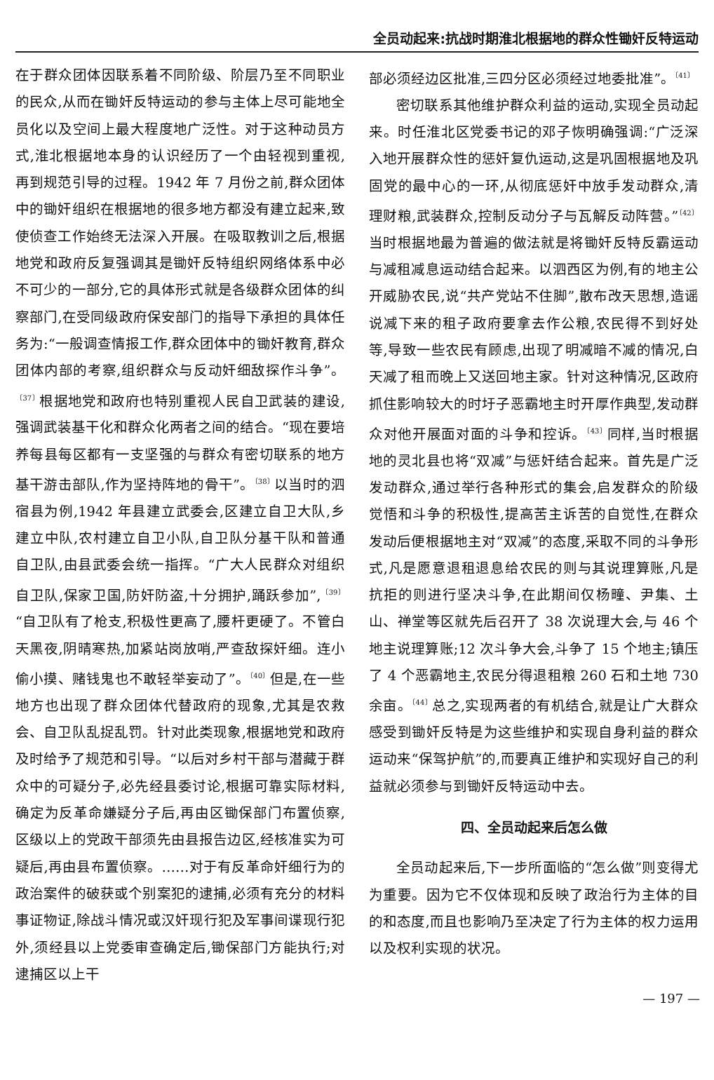全员动起来:抗战时期淮北根据地的群众性锄奸反特运动
在于群众团体因联系着不同阶级、阶层乃至不同职业的民众,从而在锄奸反特运动的参与主体上尽可能地全员化以及空间上最大程度地广泛性。对于这种动员方式,淮北根据地本身的认识经历了一个由轻视到重视,再到规范引导的过程。1942 年 7 月份之前,群众团体中的锄奸组织在根据地的很多地方都没有建立起来,致使侦查工作始终无法深入开展。在吸取教训之后,根据地党和政府反复强调其是锄奸反特组织网络体系中必不可少的一部分,它的具体形式就是各级群众团体的纠察部门,在受同级政府保安部门的指导下承担的具体任务为:“一般调查情报工作,群众团体中的锄奸教育,群众团体内部的考察,组织群众与反动奸细敌探作斗争”。<sup>〔37〕</sup>根据地党和政府也特别重视人民自卫武装的建设,强调武装基干化和群众化两者之间的结合。“现在要培养每县每区都有一支坚强的与群众有密切联系的地方基干游击部队,作为坚持阵地的骨干”。<sup>〔38〕</sup>以当时的泗宿县为例,1942 年县建立武委会,区建立自卫大队,乡建立中队,农村建立自卫小队,自卫队分基干队和普通自卫队,由县武委会统一指挥。“广大人民群众对组织自卫队,保家卫国,防奸防盗,十分拥护,踊跃参加”,<sup>〔39〕</sup>“自卫队有了枪支,积极性更高了,腰杆更硬了。不管白天黑夜,阴晴寒热,加紧站岗放哨,严查敌探奸细。连小偷小摸、赌钱鬼也不敢轻举妄动了”。<sup>〔40〕</sup>但是,在一些地方也出现了群众团体代替政府的现象,尤其是农救会、自卫队乱捉乱罚。针对此类现象,根据地党和政府及时给予了规范和引导。“以后对乡村干部与潜藏于群众中的可疑分子,必先经县委讨论,根据可靠实际材料,确定为反革命嫌疑分子后,再由区锄保部门布置侦察,区级以上的党政干部须先由县报告边区,经核准实为可疑后,再由县布置侦察。……对于有反革命奸细行为的政治案件的破获或个别案犯的逮捕,必须有充分的材料事证物证,除战斗情况或汉奸现行犯及军事间谍现行犯外,须经县以上党委审查确定后,锄保部门方能执行;对逮捕区以上干
部必须经边区批准,三四分区必须经过地委批准”。<sup>〔41〕</sup>
密切联系其他维护群众利益的运动,实现全员动起来。时任淮北区党委书记的邓子恢明确强调:“广泛深入地开展群众性的惩奸复仇运动,这是巩固根据地及巩固党的最中心的一环,从彻底惩奸中放手发动群众,清理财粮,武装群众,控制反动分子与瓦解反动阵营。”<sup>〔42〕</sup>当时根据地最为普遍的做法就是将锄奸反特反霸运动与减租减息运动结合起来。以泗西区为例,有的地主公开威胁农民,说“共产党站不住脚”,散布改天思想,造谣说减下来的租子政府要拿去作公粮,农民得不到好处等,导致一些农民有顾虑,出现了明减暗不减的情况,白天减了租而晚上又送回地主家。针对这种情况,区政府抓住影响较大的时圩子恶霸地主时开厚作典型,发动群众对他开展面对面的斗争和控诉。<sup>〔43〕</sup>同样,当时根据地的灵北县也将“双减”与惩奸结合起来。首先是广泛发动群众,通过举行各种形式的集会,启发群众的阶级觉悟和斗争的积极性,提高苦主诉苦的自觉性,在群众发动后便根据地主对“双减”的态度,采取不同的斗争形式,凡是愿意退租退息给农民的则与其说理算账,凡是抗拒的则进行坚决斗争,在此期间仅杨疃、尹集、土山、禅堂等区就先后召开了 38 次说理大会,与 46 个地主说理算账;12 次斗争大会,斗争了 15 个地主;镇压了 4 个恶霸地主,农民分得退租粮 260 石和土地 730 余亩。<sup>〔44〕</sup>总之,实现两者的有机结合,就是让广大群众感受到锄奸反特是为这些维护和实现自身利益的群众运动来“保驾护航”的,而要真正维护和实现好自己的利益就必须参与到锄奸反特运动中去。
四、全员动起来后怎么做
全员动起来后,下一步所面临的“怎么做”则变得尤为重要。因为它不仅体现和反映了政治行为主体的目的和态度,而且也影响乃至决定了行为主体的权力运用以及权利实现的状况。
— 197 —